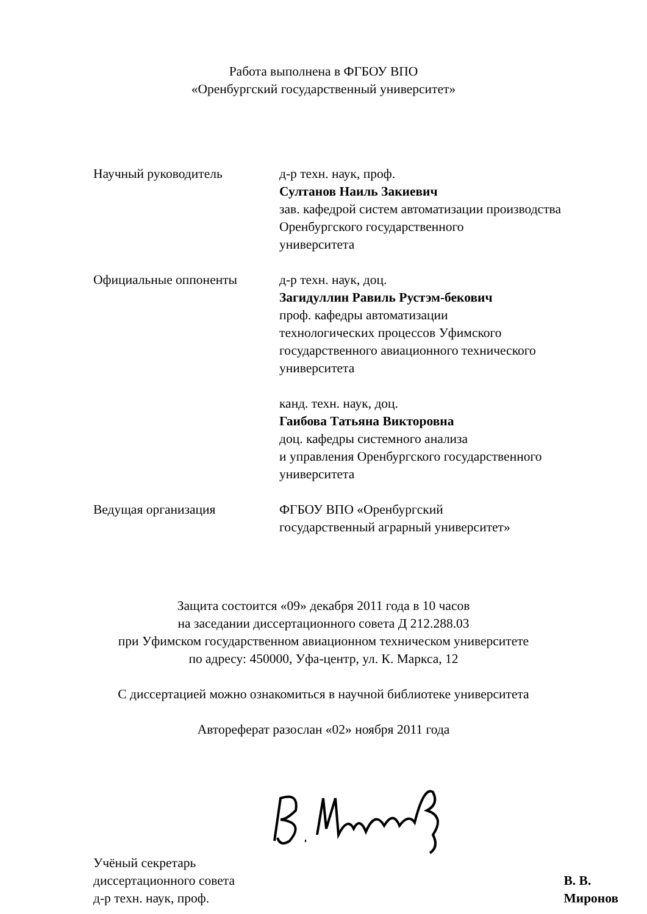Работа выполнена в ФГБОУ ВПО
«Оренбургский государственный университет»
Научный руководитель д-р техн. наук, проф.
Султанов Наиль Закиевич
зав. кафедрой систем автоматизации производства
Оренбургского государственного
университета
Официальные оппоненты д-р техн. наук, доц.
Загидуллин Равиль Рустэм-бекович
проф. кафедры автоматизации
технологических процессов Уфимского
государственного авиационного технического
университета
канд. техн. наук, доц.
Гаибова Татьяна Викторовна
доц. кафедры системного анализа
и управления Оренбургского государственного
университета
Ведущая организация ФГБОУ ВПО «Оренбургский
государственный аграрный университет»
Защита состоится «09» декабря 2011 года в 10 часов
на заседании диссертационного совета Д 212.288.03
при Уфимском государственном авиационном техническом университете
по адресу: 450000, Уфа-центр, ул. К. Маркса, 12
С диссертацией можно ознакомиться в научной библиотеке университета
Автореферат разослан «02» ноября 2011 года
Учёный секретарь
диссертационного совета
д-р техн. наук, проф.
В. В. Миронов